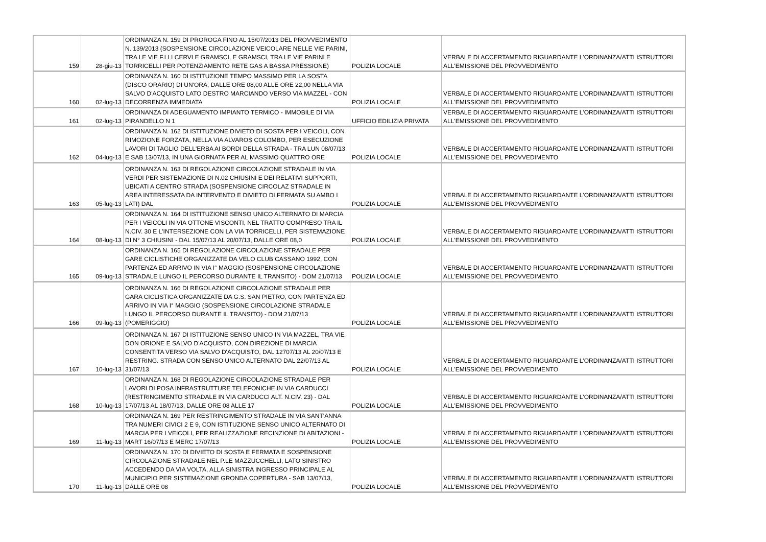| 159 | 28-giu-13 | ORDINANZA N. 159 DI PROROGA FINO AL 15/07/2013 DEL PROVVEDIMENTO N. 139/2013 (SOSPENSIONE CIRCOLAZIONE VEICOLARE NELLE VIE PARINI, TRA LE VIE F.LLI CERVI E GRAMSCI, E GRAMSCI, TRA LE VIE PARINI E TORRICELLI PER POTENZIAMENTO RETE GAS A BASSA PRESSIONE) | POLIZIA LOCALE | VERBALE DI ACCERTAMENTO RIGUARDANTE L'ORDINANZA/ATTI ISTRUTTORI ALL'EMISSIONE DEL PROVVEDIMENTO |
| 160 | 02-lug-13 | ORDINANZA N. 160 DI ISTITUZIONE TEMPO MASSIMO PER LA SOSTA (DISCO ORARIO) DI UN'ORA, DALLE ORE 08,00 ALLE ORE 22,00 NELLA VIA SALVO D'ACQUISTO LATO DESTRO MARCIANDO VERSO VIA MAZZEL - CON DECORRENZA IMMEDIATA | POLIZIA LOCALE | VERBALE DI ACCERTAMENTO RIGUARDANTE L'ORDINANZA/ATTI ISTRUTTORI ALL'EMISSIONE DEL PROVVEDIMENTO |
| 161 | 02-lug-13 | ORDINANZA DI ADEGUAMENTO IMPIANTO TERMICO - IMMOBILE DI VIA PIRANDELLO N 1 | UFFICIO EDILIZIA PRIVATA | VERBALE DI ACCERTAMENTO RIGUARDANTE L'ORDINANZA/ATTI ISTRUTTORI ALL'EMISSIONE DEL PROVVEDIMENTO |
| 162 | 04-lug-13 | ORDINANZA N. 162 DI ISTITUZIONE DIVIETO DI SOSTA PER I VEICOLI, CON RIMOZIONE FORZATA, NELLA VIA ALVAROS COLOMBO, PER ESECUZIONE LAVORI DI TAGLIO DELL'ERBA AI BORDI DELLA STRADA - TRA LUN 08/07/13 E SAB 13/07/13, IN UNA GIORNATA PER AL MASSIMO QUATTRO ORE | POLIZIA LOCALE | VERBALE DI ACCERTAMENTO RIGUARDANTE L'ORDINANZA/ATTI ISTRUTTORI ALL'EMISSIONE DEL PROVVEDIMENTO |
| 163 | 05-lug-13 | ORDINANZA N. 163 DI REGOLAZIONE CIRCOLAZIONE STRADALE IN VIA VERDI PER SISTEMAZIONE DI N.02 CHIUSINI E DEI RELATIVI SUPPORTI, UBICATI A CENTRO STRADA (SOSPENSIONE CIRCOLAZ STRADALE IN AREA INTERESSATA DA INTERVENTO E DIVIETO DI FERMATA SU AMBO I LATI) DAL | POLIZIA LOCALE | VERBALE DI ACCERTAMENTO RIGUARDANTE L'ORDINANZA/ATTI ISTRUTTORI ALL'EMISSIONE DEL PROVVEDIMENTO |
| 164 | 08-lug-13 | ORDINANZA N. 164 DI ISTITUZIONE SENSO UNICO ALTERNATO DI MARCIA PER I VEICOLI IN VIA OTTONE VISCONTI, NEL TRATTO COMPRESO TRA IL N.CIV. 30 E L'INTERSEZIONE CON LA VIA TORRICELLI, PER SISTEMAZIONE DI N° 3 CHIUSINI - DAL 15/07/13 AL 20/07/13, DALLE ORE 08,0 | POLIZIA LOCALE | VERBALE DI ACCERTAMENTO RIGUARDANTE L'ORDINANZA/ATTI ISTRUTTORI ALL'EMISSIONE DEL PROVVEDIMENTO |
| 165 | 09-lug-13 | ORDINANZA N. 165 DI REGOLAZIONE CIRCOLAZIONE STRADALE PER GARE CICLISTICHE ORGANIZZATE DA VELO CLUB CASSANO 1992, CON PARTENZA ED ARRIVO IN VIA I° MAGGIO (SOSPENSIONE CIRCOLAZIONE STRADALE LUNGO IL PERCORSO DURANTE IL TRANSITO) - DOM 21/07/13 | POLIZIA LOCALE | VERBALE DI ACCERTAMENTO RIGUARDANTE L'ORDINANZA/ATTI ISTRUTTORI ALL'EMISSIONE DEL PROVVEDIMENTO |
| 166 | 09-lug-13 | ORDINANZA N. 166 DI REGOLAZIONE CIRCOLAZIONE STRADALE PER GARA CICLISTICA ORGANIZZATE DA G.S. SAN PIETRO, CON PARTENZA ED ARRIVO IN VIA I° MAGGIO (SOSPENSIONE CIRCOLAZIONE STRADALE LUNGO IL PERCORSO DURANTE IL TRANSITO) - DOM 21/07/13 (POMERIGGIO) | POLIZIA LOCALE | VERBALE DI ACCERTAMENTO RIGUARDANTE L'ORDINANZA/ATTI ISTRUTTORI ALL'EMISSIONE DEL PROVVEDIMENTO |
| 167 | 10-lug-13 | ORDINANZA N. 167 DI ISTITUZIONE SENSO UNICO IN VIA MAZZEL, TRA VIE DON ORIONE E SALVO D'ACQUISTO, CON DIREZIONE DI MARCIA CONSENTITA VERSO VIA SALVO D'ACQUISTO, DAL 12707/13 AL 20/07/13 E RESTRING. STRADA CON SENSO UNICO ALTERNATO DAL 22/07/13 AL 31/07/13 | POLIZIA LOCALE | VERBALE DI ACCERTAMENTO RIGUARDANTE L'ORDINANZA/ATTI ISTRUTTORI ALL'EMISSIONE DEL PROVVEDIMENTO |
| 168 | 10-lug-13 | ORDINANZA N. 168 DI REGOLAZIONE CIRCOLAZIONE STRADALE PER LAVORI DI POSA INFRASTRUTTURE TELEFONICHE IN VIA CARDUCCI (RESTRINGIMENTO STRADALE IN VIA CARDUCCI ALT. N.CIV. 23) - DAL 17/07/13 AL 18/07/13, DALLE ORE 08 ALLE 17 | POLIZIA LOCALE | VERBALE DI ACCERTAMENTO RIGUARDANTE L'ORDINANZA/ATTI ISTRUTTORI ALL'EMISSIONE DEL PROVVEDIMENTO |
| 169 | 11-lug-13 | ORDINANZA N. 169 PER RESTRINGIMENTO STRADALE IN VIA SANT'ANNA TRA NUMERI CIVICI 2 E 9, CON ISTITUZIONE SENSO UNICO ALTERNATO DI MARCIA PER I VEICOLI, PER REALIZZAZIONE RECINZIONE DI ABITAZIONI - MART 16/07/13 E MERC 17/07/13 | POLIZIA LOCALE | VERBALE DI ACCERTAMENTO RIGUARDANTE L'ORDINANZA/ATTI ISTRUTTORI ALL'EMISSIONE DEL PROVVEDIMENTO |
| 170 | 11-lug-13 | ORDINANZA N. 170 DI DIVIETO DI SOSTA E FERMATA E SOSPENSIONE CIRCOLAZIONE STRADALE NEL P.LE MAZZUCCHELLI, LATO SINISTRO ACCEDENDO DA VIA VOLTA, ALLA SINISTRA INGRESSO PRINCIPALE AL MUNICIPIO PER SISTEMAZIONE GRONDA COPERTURA - SAB 13/07/13, DALLE ORE 08 | POLIZIA LOCALE | VERBALE DI ACCERTAMENTO RIGUARDANTE L'ORDINANZA/ATTI ISTRUTTORI ALL'EMISSIONE DEL PROVVEDIMENTO |